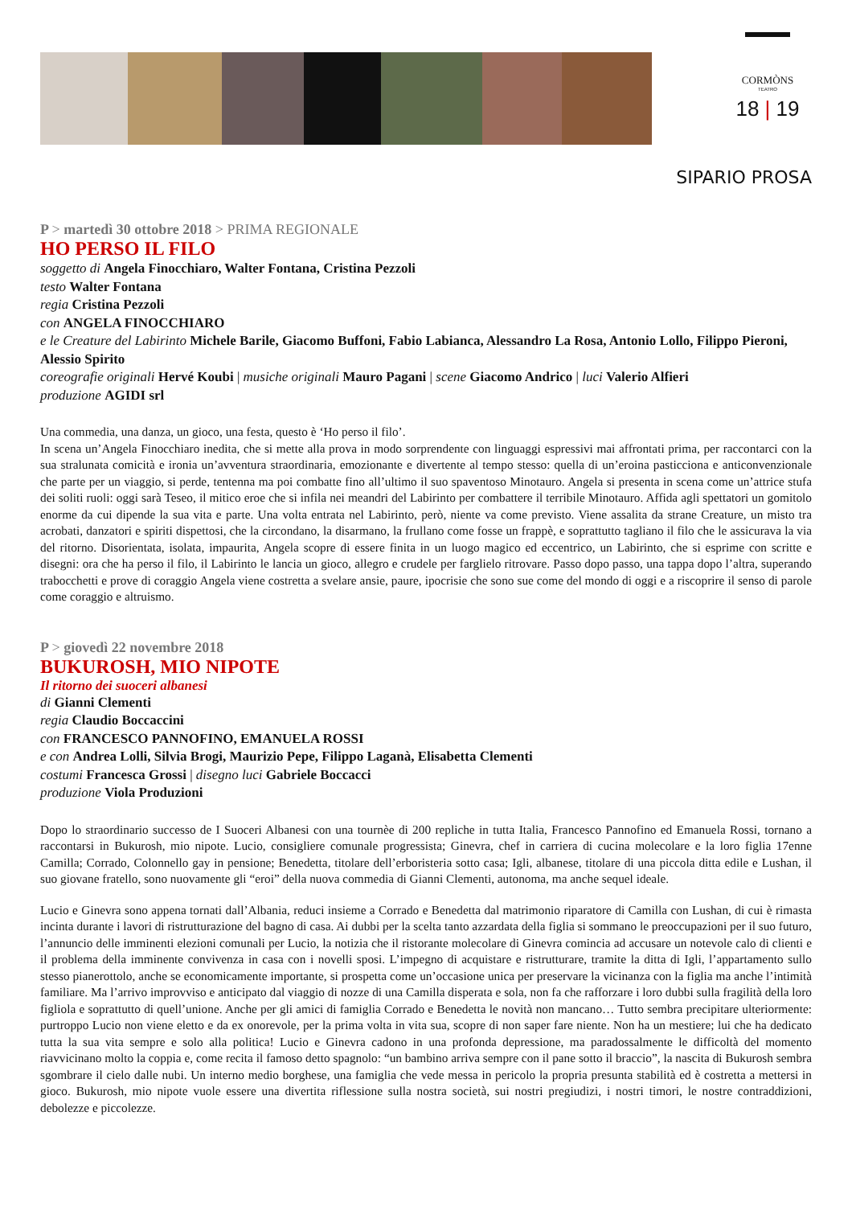CORMÒNS
TEATRO
18 | 19
SIPARIO PROSA
P > martedì 30 ottobre 2018 > PRIMA REGIONALE
HO PERSO IL FILO
soggetto di Angela Finocchiaro, Walter Fontana, Cristina Pezzoli
testo Walter Fontana
regia Cristina Pezzoli
con ANGELA FINOCCHIARO
e le Creature del Labirinto Michele Barile, Giacomo Buffoni, Fabio Labianca, Alessandro La Rosa, Antonio Lollo, Filippo Pieroni, Alessio Spirito
coreografie originali Hervé Koubi | musiche originali Mauro Pagani | scene Giacomo Andrico | luci Valerio Alfieri
produzione AGIDI srl
Una commedia, una danza, un gioco, una festa, questo è ‘Ho perso il filo’.
In scena un’Angela Finocchiaro inedita, che si mette alla prova in modo sorprendente con linguaggi espressivi mai affrontati prima, per raccontarci con la sua stralunata comicità e ironia un’avventura straordinaria, emozionante e divertente al tempo stesso: quella di un’eroina pasticciona e anticonvenzionale che parte per un viaggio, si perde, tentenna ma poi combatte fino all’ultimo il suo spaventoso Minotauro. Angela si presenta in scena come un’attrice stufa dei soliti ruoli: oggi sarà Teseo, il mitico eroe che si infila nei meandri del Labirinto per combattere il terribile Minotauro. Affida agli spettatori un gomitolo enorme da cui dipende la sua vita e parte. Una volta entrata nel Labirinto, però, niente va come previsto. Viene assalita da strane Creature, un misto tra acrobati, danzatori e spiriti dispettosi, che la circondano, la disarmano, la frullano come fosse un frappè, e soprattutto tagliano il filo che le assicurava la via del ritorno. Disorientata, isolata, impaurita, Angela scopre di essere finita in un luogo magico ed eccentrico, un Labirinto, che si esprime con scritte e disegni: ora che ha perso il filo, il Labirinto le lancia un gioco, allegro e crudele per farglielo ritrovare. Passo dopo passo, una tappa dopo l’altra, superando trabocchetti e prove di coraggio Angela viene costretta a svelare ansie, paure, ipocrisie che sono sue come del mondo di oggi e a riscoprire il senso di parole come coraggio e altruismo.
P > giovedì 22 novembre 2018
BUKUROSH, MIO NIPOTE
Il ritorno dei suoceri albanesi
di Gianni Clementi
regia Claudio Boccaccini
con FRANCESCO PANNOFINO, EMANUELA ROSSI
e con Andrea Lolli, Silvia Brogi, Maurizio Pepe, Filippo Laganà, Elisabetta Clementi
costumi Francesca Grossi | disegno luci Gabriele Boccacci
produzione Viola Produzioni
Dopo lo straordinario successo de I Suoceri Albanesi con una tournèe di 200 repliche in tutta Italia, Francesco Pannofino ed Emanuela Rossi, tornano a raccontarsi in Bukurosh, mio nipote. Lucio, consigliere comunale progressista; Ginevra, chef in carriera di cucina molecolare e la loro figlia 17enne Camilla; Corrado, Colonnello gay in pensione; Benedetta, titolare dell’erboristeria sotto casa; Igli, albanese, titolare di una piccola ditta edile e Lushan, il suo giovane fratello, sono nuovamente gli “eroi” della nuova commedia di Gianni Clementi, autonoma, ma anche sequel ideale.
Lucio e Ginevra sono appena tornati dall’Albania, reduci insieme a Corrado e Benedetta dal matrimonio riparatore di Camilla con Lushan, di cui è rimasta incinta durante i lavori di ristrutturazione del bagno di casa. Ai dubbi per la scelta tanto azzardata della figlia si sommano le preoccupazioni per il suo futuro, l’annuncio delle imminenti elezioni comunali per Lucio, la notizia che il ristorante molecolare di Ginevra comincia ad accusare un notevole calo di clienti e il problema della imminente convivenza in casa con i novelli sposi. L’impegno di acquistare e ristrutturare, tramite la ditta di Igli, l’appartamento sullo stesso pianerottolo, anche se economicamente importante, si prospetta come un’occasione unica per preservare la vicinanza con la figlia ma anche l’intimità familiare. Ma l’arrivo improvviso e anticipato dal viaggio di nozze di una Camilla disperata e sola, non fa che rafforzare i loro dubbi sulla fragilità della loro figliola e soprattutto di quell’unione. Anche per gli amici di famiglia Corrado e Benedetta le novità non mancano… Tutto sembra precipitare ulteriormente: purtroppo Lucio non viene eletto e da ex onorevole, per la prima volta in vita sua, scopre di non saper fare niente. Non ha un mestiere; lui che ha dedicato tutta la sua vita sempre e solo alla politica! Lucio e Ginevra cadono in una profonda depressione, ma paradossalmente le difficoltà del momento riavvicinano molto la coppia e, come recita il famoso detto spagnolo: “un bambino arriva sempre con il pane sotto il braccio”, la nascita di Bukurosh sembra sgombrare il cielo dalle nubi. Un interno medio borghese, una famiglia che vede messa in pericolo la propria presunta stabilità ed è costretta a mettersi in gioco. Bukurosh, mio nipote vuole essere una divertita riflessione sulla nostra società, sui nostri pregiudizi, i nostri timori, le nostre contraddizioni, debolezze e piccolezze.